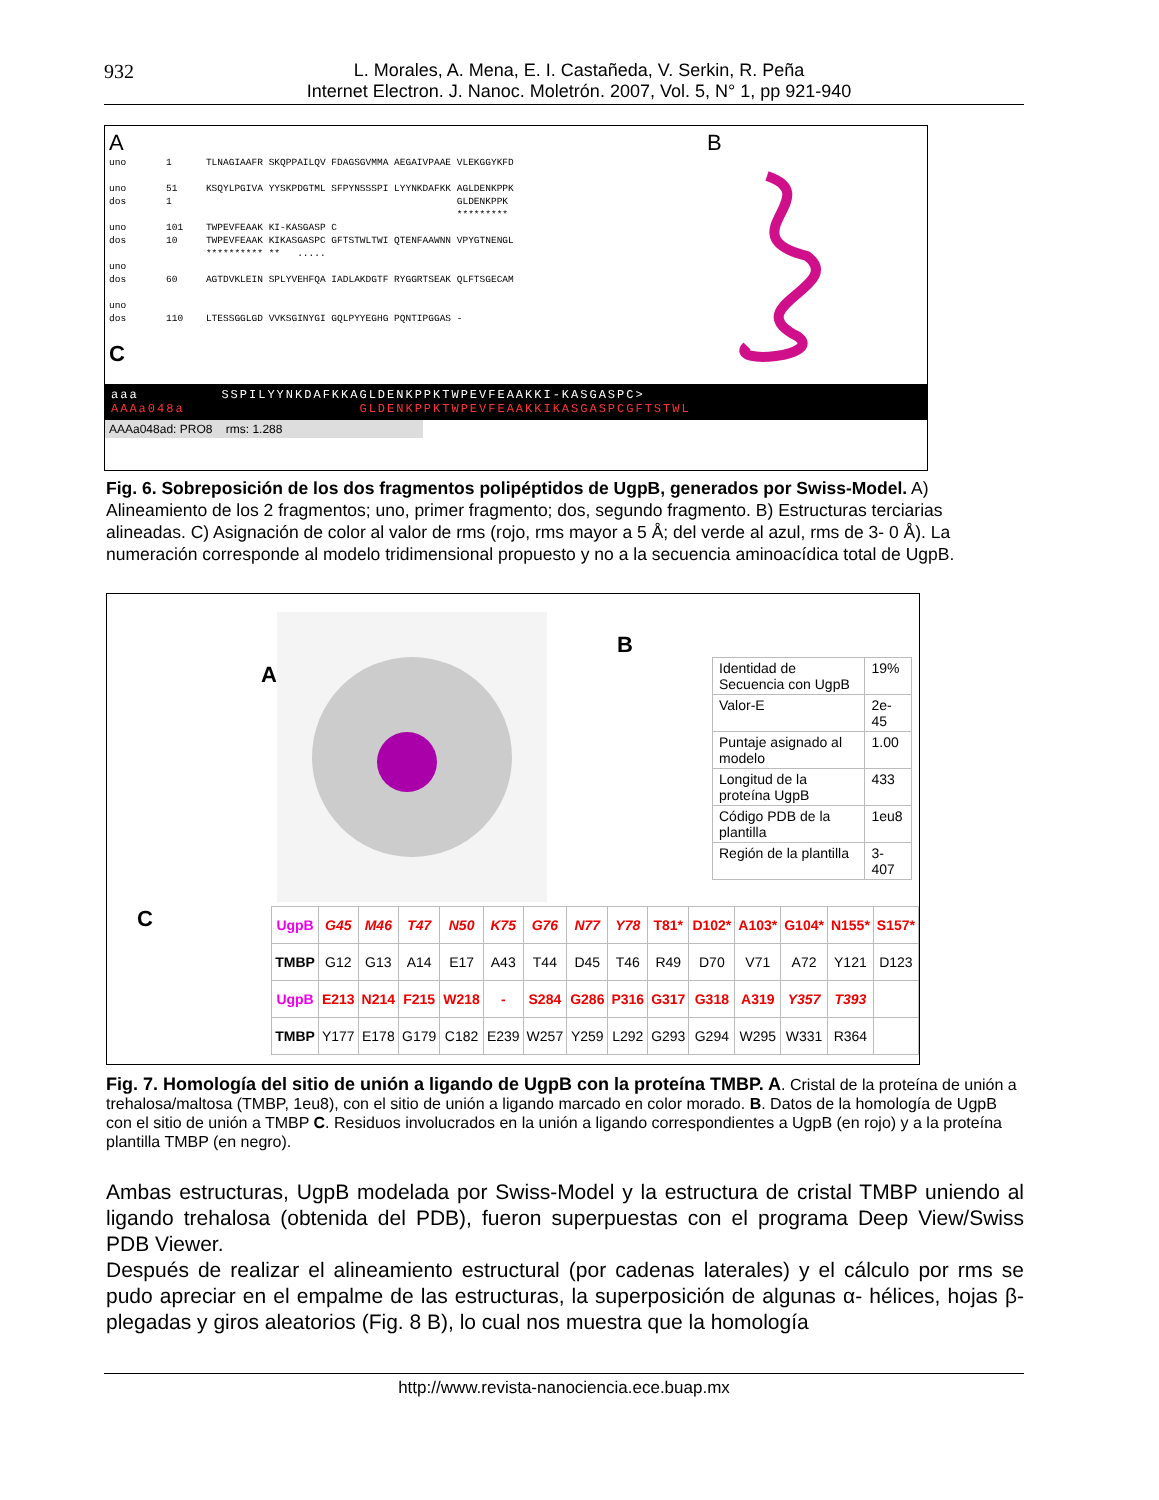932 L. Morales, A. Mena, E. I. Castañeda, V. Serkin, R. Peña
Internet Electron. J. Nanoc. Moletrón. 2007, Vol. 5, N° 1, pp 921-940
A
uno       1      TLNAGIAAFR SKQPPAILQV FDAGSGVMMA AEGAIVPAAE VLEKGGYKFD

uno       51     KSQYLPGIVA YYSKPDGTML SFPYNSSSPI LYYNKDAFKK AGLDENKPPK
dos       1                                                  GLDENKPPK
                                                             *********
uno       101    TWPEVFEAAK KI-KASGASP C
dos       10     TWPEVFEAAK KIKASGASPC GFTSTWLTWI QTENFAAWNN VPYGTNENGL
                 ********** **   .....
uno
dos       60     AGTDVKLEIN SPLYVEHFQA IADLAKDGTF RYGGRTSEAK QLFTSGECAM

uno
dos       110    LTESSGGLGD VVKSGINYGI GQLPYYEGHG PQNTIPGGAS -
C
B
aaa SSPILYYNKDAFKKAGLDENKPPKTWPEVFEAAKKI-KASGASPC>
AAAa048a GLDENKPPKTWPEVFEAAKKIKASGASPCGFTSTWL
AAAa048ad: PRO8 rms: 1.288
Fig. 6. Sobreposición de los dos fragmentos polipéptidos de UgpB, generados por Swiss-Model. A) Alineamiento de los 2 fragmentos; uno, primer fragmento; dos, segundo fragmento. B) Estructuras terciarias alineadas. C) Asignación de color al valor de rms (rojo, rms mayor a 5 Å; del verde al azul, rms de 3- 0 Å). La numeración corresponde al modelo tridimensional propuesto y no a la secuencia aminoacídica total de UgpB.
A
B
| Identidad de Secuencia con UgpB | 19% |
| Valor-E | 2e-45 |
| Puntaje asignado al modelo | 1.00 |
| Longitud de la proteína UgpB | 433 |
| Código PDB de la plantilla | 1eu8 |
| Región de la plantilla | 3-407 |
C
| UgpB | G45 | M46 | T47 | N50 | K75 | G76 | N77 | Y78 | T81* | D102* | A103* | G104* | N155* | S157* |
| TMBP | G12 | G13 | A14 | E17 | A43 | T44 | D45 | T46 | R49 | D70 | V71 | A72 | Y121 | D123 |
| UgpB | E213 | N214 | F215 | W218 | - | S284 | G286 | P316 | G317 | G318 | A319 | Y357 | T393 | |
| TMBP | Y177 | E178 | G179 | C182 | E239 | W257 | Y259 | L292 | G293 | G294 | W295 | W331 | R364 | |
Fig. 7. Homología del sitio de unión a ligando de UgpB con la proteína TMBP. A. Cristal de la proteína de unión a trehalosa/maltosa (TMBP, 1eu8), con el sitio de unión a ligando marcado en color morado. B. Datos de la homología de UgpB con el sitio de unión a TMBP C. Residuos involucrados en la unión a ligando correspondientes a UgpB (en rojo) y a la proteína plantilla TMBP (en negro).
Ambas estructuras, UgpB modelada por Swiss-Model y la estructura de cristal TMBP uniendo al ligando trehalosa (obtenida del PDB), fueron superpuestas con el programa Deep View/Swiss PDB Viewer.
Después de realizar el alineamiento estructural (por cadenas laterales) y el cálculo por rms se pudo apreciar en el empalme de las estructuras, la superposición de algunas α- hélices, hojas β-plegadas y giros aleatorios (Fig. 8 B), lo cual nos muestra que la homología
http://www.revista-nanociencia.ece.buap.mx